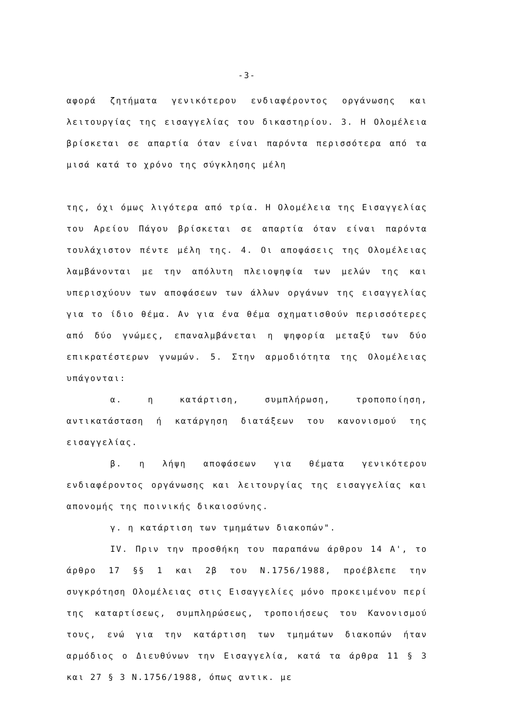-3-
αφορά ζητήματα γενικότερου ενδιαφέροντος οργάνωσης και λειτουργίας της εισαγγελίας του δικαστηρίου. 3. Η Ολομέλεια βρίσκεται σε απαρτία όταν είναι παρόντα περισσότερα από τα μισά κατά το χρόνο της σύγκλησης μέλη
της, όχι όμως λιγότερα από τρία. Η Ολομέλεια της Εισαγγελίας του Αρείου Πάγου βρίσκεται σε απαρτία όταν είναι παρόντα τουλάχιστον πέντε μέλη της. 4. Οι αποφάσεις της Ολομέλειας λαμβάνονται με την απόλυτη πλειοψηφία των μελών της και υπερισχύουν των αποφάσεων των άλλων οργάνων της εισαγγελίας για το ίδιο θέμα. Αν για ένα θέμα σχηματισθούν περισσότερες από δύο γνώμες, επαναλμβάνεται η ψηφορία μεταξύ των δύο επικρατέστερων γνωμών. 5. Στην αρμοδιότητα της Ολομέλειας υπάγονται:
α. η κατάρτιση, συμπλήρωση, τροποποίηση, αντικατάσταση ή κατάργηση διατάξεων του κανονισμού της εισαγγελίας.
β. η λήψη αποφάσεων για θέματα γενικότερου ενδιαφέροντος οργάνωσης και λειτουργίας της εισαγγελίας και απονομής της ποινικής δικαιοσύνης.
γ. η κατάρτιση των τμημάτων διακοπών".
IV. Πριν την προσθήκη του παραπάνω άρθρου 14 Α', το άρθρο 17 §§ 1 και 2β του Ν.1756/1988, προέβλεπε την συγκρότηση Ολομέλειας στις Εισαγγελίες μόνο προκειμένου περί της καταρτίσεως, συμπληρώσεως, τροποιήσεως του Κανονισμού τους, ενώ για την κατάρτιση των τμημάτων διακοπών ήταν αρμόδιος ο Διευθύνων την Εισαγγελία, κατά τα άρθρα 11 § 3 και 27 § 3 Ν.1756/1988, όπως αντικ. με